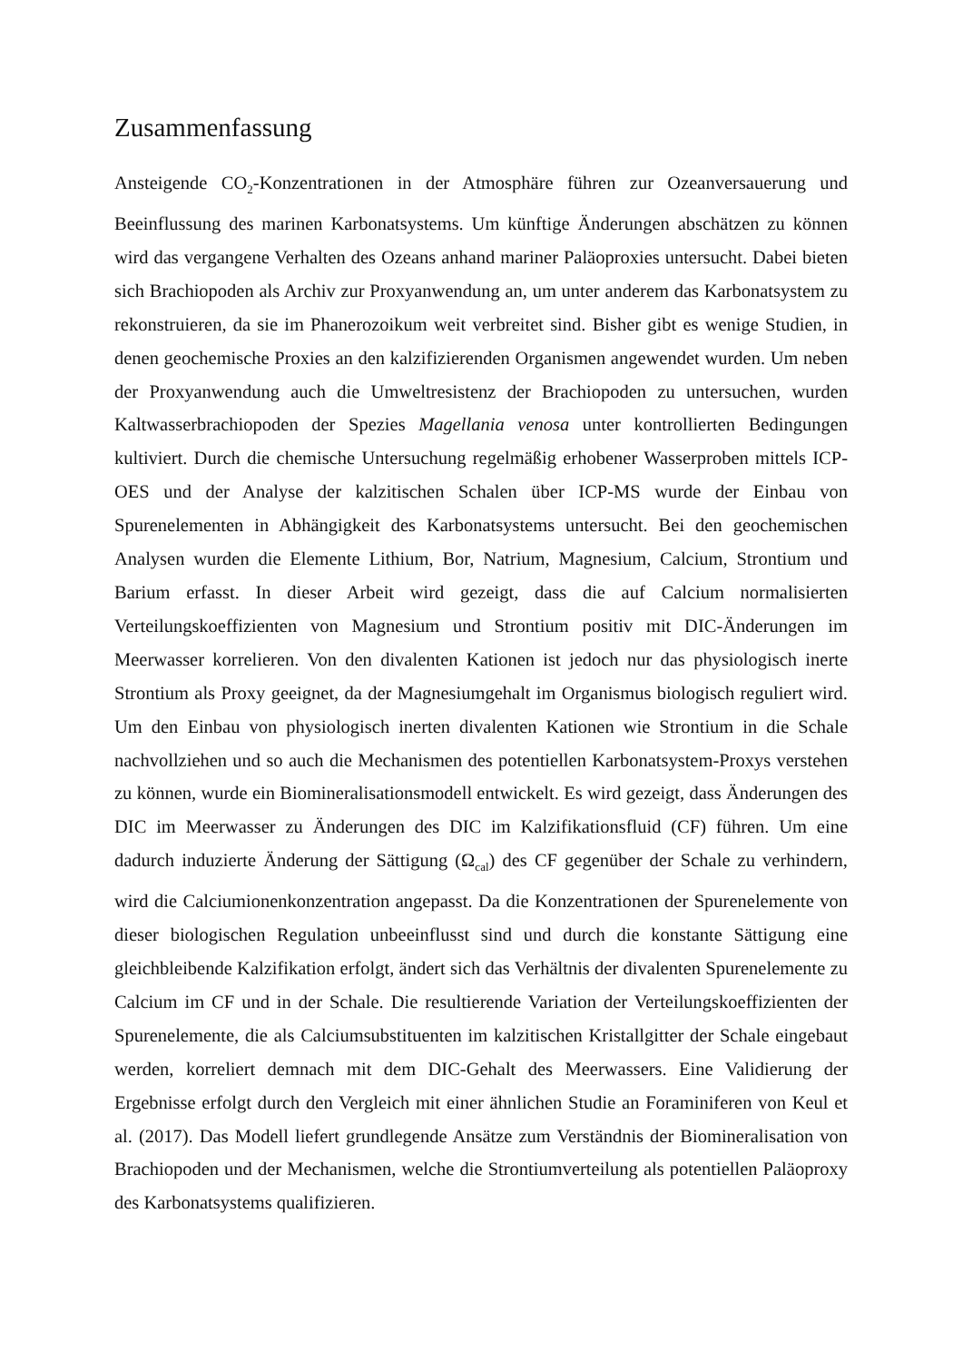Zusammenfassung
Ansteigende CO<sub>2</sub>-Konzentrationen in der Atmosphäre führen zur Ozeanversauerung und Beeinflussung des marinen Karbonatsystems. Um künftige Änderungen abschätzen zu können wird das vergangene Verhalten des Ozeans anhand mariner Paläoproxies untersucht. Dabei bieten sich Brachiopoden als Archiv zur Proxyanwendung an, um unter anderem das Karbonatsystem zu rekonstruieren, da sie im Phanerozoikum weit verbreitet sind. Bisher gibt es wenige Studien, in denen geochemische Proxies an den kalzifizierenden Organismen angewendet wurden. Um neben der Proxyanwendung auch die Umweltresistenz der Brachiopoden zu untersuchen, wurden Kaltwasserbrachiopoden der Spezies Magellania venosa unter kontrollierten Bedingungen kultiviert. Durch die chemische Untersuchung regelmäßig erhobener Wasserproben mittels ICP-OES und der Analyse der kalzitischen Schalen über ICP-MS wurde der Einbau von Spurenelementen in Abhängigkeit des Karbonatsystems untersucht. Bei den geochemischen Analysen wurden die Elemente Lithium, Bor, Natrium, Magnesium, Calcium, Strontium und Barium erfasst. In dieser Arbeit wird gezeigt, dass die auf Calcium normalisierten Verteilungskoeffizienten von Magnesium und Strontium positiv mit DIC-Änderungen im Meerwasser korrelieren. Von den divalenten Kationen ist jedoch nur das physiologisch inerte Strontium als Proxy geeignet, da der Magnesiumgehalt im Organismus biologisch reguliert wird. Um den Einbau von physiologisch inerten divalenten Kationen wie Strontium in die Schale nachvollziehen und so auch die Mechanismen des potentiellen Karbonatsystem-Proxys verstehen zu können, wurde ein Biomineralisationsmodell entwickelt. Es wird gezeigt, dass Änderungen des DIC im Meerwasser zu Änderungen des DIC im Kalzifikationsfluid (CF) führen. Um eine dadurch induzierte Änderung der Sättigung (Ω<sub>cal</sub>) des CF gegenüber der Schale zu verhindern, wird die Calciumionenkonzentration angepasst. Da die Konzentrationen der Spurenelemente von dieser biologischen Regulation unbeeinflusst sind und durch die konstante Sättigung eine gleichbleibende Kalzifikation erfolgt, ändert sich das Verhältnis der divalenten Spurenelemente zu Calcium im CF und in der Schale. Die resultierende Variation der Verteilungskoeffizienten der Spurenelemente, die als Calciumsubstituenten im kalzitischen Kristallgitter der Schale eingebaut werden, korreliert demnach mit dem DIC-Gehalt des Meerwassers. Eine Validierung der Ergebnisse erfolgt durch den Vergleich mit einer ähnlichen Studie an Foraminiferen von Keul et al. (2017). Das Modell liefert grundlegende Ansätze zum Verständnis der Biomineralisation von Brachiopoden und der Mechanismen, welche die Strontiumverteilung als potentiellen Paläoproxy des Karbonatsystems qualifizieren.